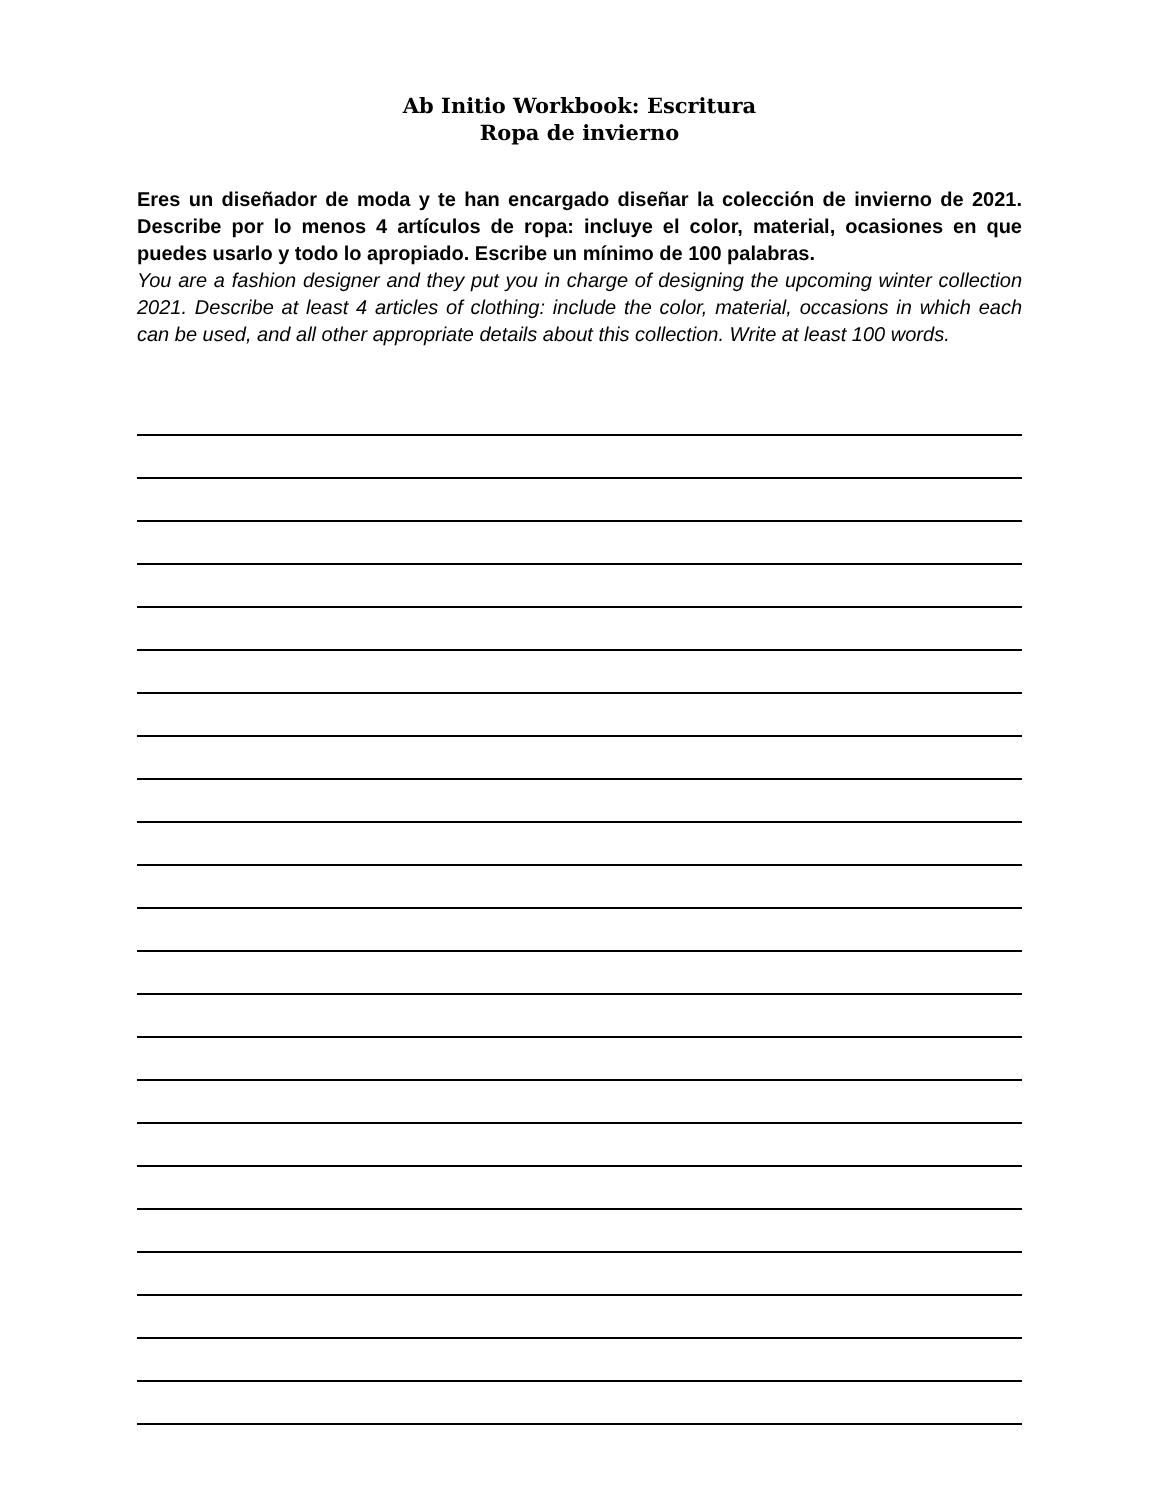Ab Initio Workbook: Escritura
Ropa de invierno
Eres un diseñador de moda y te han encargado diseñar la colección de invierno de 2021. Describe por lo menos 4 artículos de ropa: incluye el color, material, ocasiones en que puedes usarlo y todo lo apropiado. Escribe un mínimo de 100 palabras.
You are a fashion designer and they put you in charge of designing the upcoming winter collection 2021. Describe at least 4 articles of clothing: include the color, material, occasions in which each can be used, and all other appropriate details about this collection. Write at least 100 words.